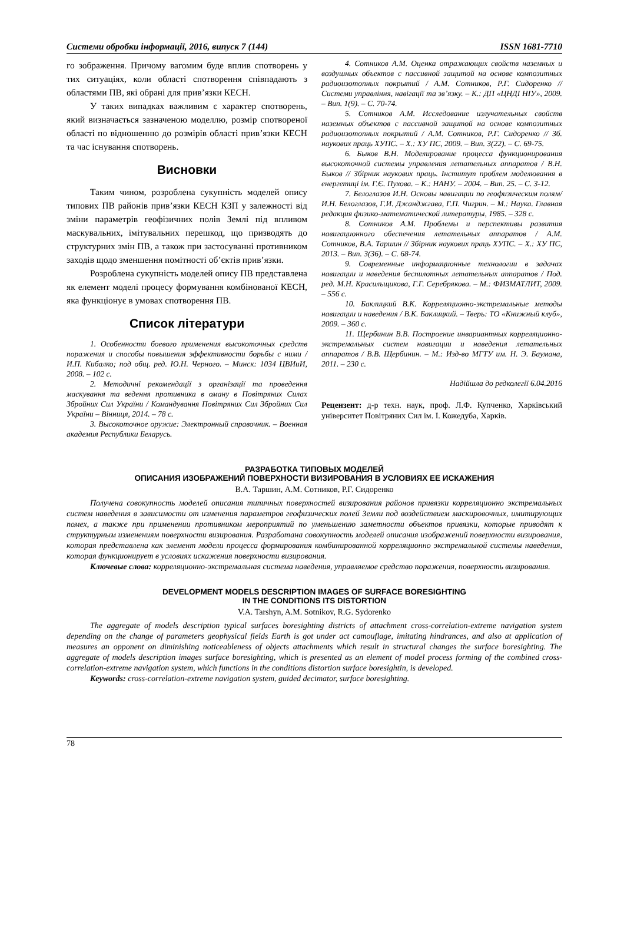Системи обробки інформації, 2016, випуск 7 (144) ISSN 1681-7710
го зображення. Причому вагомим буде вплив спотворень у тих ситуаціях, коли області спотворення співпадають з областями ПВ, які обрані для прив’язки КЕСН.
У таких випадках важливим є характер спотворень, який визначається зазначеною моделлю, розмір спотвореної області по відношенню до розмірів області прив’язки КЕСН та час існування спотворень.
Висновки
Таким чином, розроблена сукупність моделей опису типових ПВ районів прив’язки КЕСН КЗП у залежності від зміни параметрів геофізичних полів Землі під впливом маскувальних, імітувальних перешкод, що призводять до структурних змін ПВ, а також при застосуванні противником заходів щодо зменшення помітності об’єктів прив’язки.
Розроблена сукупність моделей опису ПВ представлена як елемент моделі процесу формування комбінованої КЕСН, яка функціонує в умовах спотворення ПВ.
Список літератури
1. Особенности боевого применения высокоточных средств поражения и способы повышения эффективности борьбы с ними / И.П. Кибалко; под общ. ред. Ю.Н. Черного. – Минск: 1034 ЦВИиИ, 2008. – 102 с.
2. Методичні рекомендації з організації та проведення маскування та ведення противника в оману в Повітряних Силах Збройних Сил України / Командування Повітряних Сил Збройних Сил України – Вінниця, 2014. – 78 с.
3. Высокоточное оружие: Электронный справочник. – Военная академия Республики Беларусь.
4. Сотников А.М. Оценка отражающих свойств наземных и воздушных объектов с пассивной защитой на основе композитных радиоизотопных покрытий / А.М. Сотников, Р.Г. Сидоренко // Системи управління, навігації та зв’язку. – К.: ДП «ЦНДІ НІУ», 2009. – Вип. 1(9). – С. 70-74.
5. Сотников А.М. Исследование излучательных свойств наземных объектов с пассивной защитой на основе композитных радиоизотопных покрытий / А.М. Сотников, Р.Г. Сидоренко // Зб. наукових праць ХУПС. – Х.: ХУ ПС, 2009. – Вип. 3(22). – С. 69-75.
6. Быков В.Н. Моделирование процесса функционирования высокоточной системы управления летательных аппаратов / В.Н. Быков // Збірник наукових праць. Інститут проблем моделювання в енергетиці ім. Г.Є. Пухова. – К.: НАНУ. – 2004. – Вип. 25. – С. 3-12.
7. Белоглазов И.Н. Основы навигации по геофизическим полям/ И.Н. Белоглазов, Г.И. Джанджгава, Г.П. Чигрин. – М.: Наука. Главная редакция физико-математической литературы, 1985. – 328 с.
8. Сотников А.М. Проблемы и перспективы развития навигационного обеспечения летательных аппаратов / А.М. Сотников, В.А. Таршин // Збірник наукових праць ХУПС. – Х.: ХУ ПС, 2013. – Вип. 3(36). – С. 68-74.
9. Современные информационные технологии в задачах навигации и наведения беспилотных летательных аппаратов / Под. ред. М.Н. Красильщикова, Г.Г. Серебрякова. – М.: ФИЗМАТЛИТ, 2009. – 556 с.
10. Баклицкий В.К. Корреляционно-экстремальные методы навигации и наведения / В.К. Баклицкий. – Тверь: ТО «Книжный клуб», 2009. – 360 с.
11. Щербинин В.В. Построение инвариантных корреляционно-экстремальных систем навигации и наведения летательных аппаратов / В.В. Щербинин. – М.: Изд-во МГТУ им. Н. Э. Баумана, 2011. – 230 с.
Надійшла до редколегії 6.04.2016
Рецензент: д-р техн. наук, проф. Л.Ф. Купченко, Харківський університет Повітряних Сил ім. І. Кожедуба, Харків.
РАЗРАБОТКА ТИПОВЫХ МОДЕЛЕЙ
ОПИСАНИЯ ИЗОБРАЖЕНИЙ ПОВЕРХНОСТИ ВИЗИРОВАНИЯ В УСЛОВИЯХ ЕЕ ИСКАЖЕНИЯ
В.А. Таршин, А.М. Сотников, Р.Г. Сидоренко
Получена совокупность моделей описания типичных поверхностей визирования районов привязки корреляционно экстремальных систем наведения в зависимости от изменения параметров геофизических полей Земли под воздействием маскировочных, имитирующих помех, а также при применении противником мероприятий по уменьшению заметности объектов привязки, которые приводят к структурным изменениям поверхности визирования. Разработана совокупность моделей описания изображений поверхности визирования, которая представлена как элемент модели процесса формирования комбинированной корреляционно экстремальной системы наведения, которая функционирует в условиях искажения поверхности визирования.
Ключевые слова: корреляционно-экстремальная система наведения, управляемое средство поражения, поверхность визирования.
DEVELOPMENT MODELS DESCRIPTION IMAGES OF SURFACE BORESIGHTING
IN THE CONDITIONS ITS DISTORTION
V.A. Tarshyn, A.M. Sotnikov, R.G. Sydorenko
The aggregate of models description typical surfaces boresighting districts of attachment cross-correlation-extreme navigation system depending on the change of parameters geophysical fields Earth is got under act camouflage, imitating hindrances, and also at application of measures an opponent on diminishing noticeableness of objects attachments which result in structural changes the surface boresighting. The aggregate of models description images surface boresighting, which is presented as an element of model process forming of the combined cross-correlation-extreme navigation system, which functions in the conditions distortion surface boresightin, is developed.
Keywords: cross-correlation-extreme navigation system, guided decimator, surface boresighting.
78